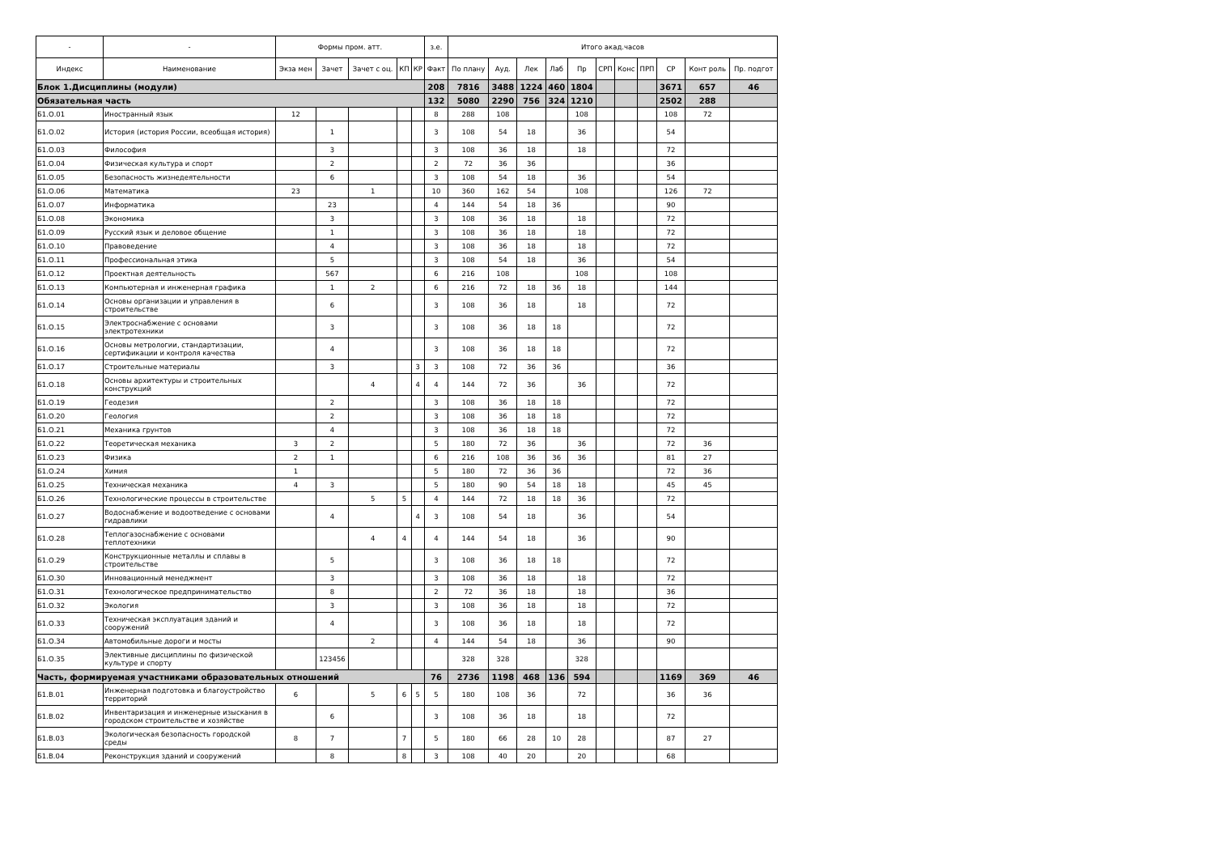| - | - | Формы пром. атт. | | | | | з.е. | Итого акад.часов | | | | | | | | | | |
| --- | --- | --- | --- | --- | --- | --- | --- | --- | --- | --- | --- | --- | --- | --- | --- | --- | --- | --- |
| Индекс | Наименование | Экза мен | Зачет | Зачет с оц. | КП | КР | Факт | По плану | Ауд. | Лек | Лаб | Пр | СРП | Конс | ПРП | СР | Конт роль | Пр. подгот |
| Блок 1.Дисциплины (модули) | | | | | | | 208 | 7816 | 3488 | 1224 | 460 | 1804 | | | | 3671 | 657 | 46 |
| Обязательная часть | | | | | | | 132 | 5080 | 2290 | 756 | 324 | 1210 | | | | 2502 | 288 | |
| Б1.О.01 | Иностранный язык | 12 | | | | | 8 | 288 | 108 | | | 108 | | | | 108 | 72 | |
| Б1.О.02 | История (история России, всеобщая история) | | 1 | | | | 3 | 108 | 54 | 18 | | 36 | | | | 54 | | |
| Б1.О.03 | Философия | | 3 | | | | 3 | 108 | 36 | 18 | | 18 | | | | 72 | | |
| Б1.О.04 | Физическая культура и спорт | | 2 | | | | 2 | 72 | 36 | 36 | | | | | | 36 | | |
| Б1.О.05 | Безопасность жизнедеятельности | | 6 | | | | 3 | 108 | 54 | 18 | | 36 | | | | 54 | | |
| Б1.О.06 | Математика | 23 | | 1 | | | 10 | 360 | 162 | 54 | | 108 | | | | 126 | 72 | |
| Б1.О.07 | Информатика | | 23 | | | | 4 | 144 | 54 | 18 | 36 | | | | | 90 | | |
| Б1.О.08 | Экономика | | 3 | | | | 3 | 108 | 36 | 18 | | 18 | | | | 72 | | |
| Б1.О.09 | Русский язык и деловое общение | | 1 | | | | 3 | 108 | 36 | 18 | | 18 | | | | 72 | | |
| Б1.О.10 | Правоведение | | 4 | | | | 3 | 108 | 36 | 18 | | 18 | | | | 72 | | |
| Б1.О.11 | Профессиональная этика | | 5 | | | | 3 | 108 | 54 | 18 | | 36 | | | | 54 | | |
| Б1.О.12 | Проектная деятельность | | 567 | | | | 6 | 216 | 108 | | | 108 | | | | 108 | | |
| Б1.О.13 | Компьютерная и инженерная графика | | 1 | 2 | | | 6 | 216 | 72 | 18 | 36 | 18 | | | | 144 | | |
| Б1.О.14 | Основы организации и управления в строительстве | | 6 | | | | 3 | 108 | 36 | 18 | | 18 | | | | 72 | | |
| Б1.О.15 | Электроснабжение с основами электротехники | | 3 | | | | 3 | 108 | 36 | 18 | 18 | | | | | 72 | | |
| Б1.О.16 | Основы метрологии, стандартизации, сертификации и контроля качества | | 4 | | | | 3 | 108 | 36 | 18 | 18 | | | | | 72 | | |
| Б1.О.17 | Строительные материалы | | 3 | | | 3 | 3 | 108 | 72 | 36 | 36 | | | | | 36 | | |
| Б1.О.18 | Основы архитектуры и строительных конструкций | | | 4 | | 4 | 4 | 144 | 72 | 36 | | 36 | | | | 72 | | |
| Б1.О.19 | Геодезия | | 2 | | | | 3 | 108 | 36 | 18 | 18 | | | | | 72 | | |
| Б1.О.20 | Геология | | 2 | | | | 3 | 108 | 36 | 18 | 18 | | | | | 72 | | |
| Б1.О.21 | Механика грунтов | | 4 | | | | 3 | 108 | 36 | 18 | 18 | | | | | 72 | | |
| Б1.О.22 | Теоретическая механика | 3 | 2 | | | | 5 | 180 | 72 | 36 | | 36 | | | | 72 | 36 | |
| Б1.О.23 | Физика | 2 | 1 | | | | 6 | 216 | 108 | 36 | 36 | 36 | | | | 81 | 27 | |
| Б1.О.24 | Химия | 1 | | | | | 5 | 180 | 72 | 36 | 36 | | | | | 72 | 36 | |
| Б1.О.25 | Техническая механика | 4 | 3 | | | | 5 | 180 | 90 | 54 | 18 | 18 | | | | 45 | 45 | |
| Б1.О.26 | Технологические процессы в строительстве | | | 5 | 5 | | 4 | 144 | 72 | 18 | 18 | 36 | | | | 72 | | |
| Б1.О.27 | Водоснабжение и водоотведение с основами гидравлики | | 4 | | | 4 | 3 | 108 | 54 | 18 | | 36 | | | | 54 | | |
| Б1.О.28 | Теплогазоснабжение с основами теплотехники | | | 4 | 4 | | 4 | 144 | 54 | 18 | | 36 | | | | 90 | | |
| Б1.О.29 | Конструкционные металлы и сплавы в строительстве | | 5 | | | | 3 | 108 | 36 | 18 | 18 | | | | | 72 | | |
| Б1.О.30 | Инновационный менеджмент | | 3 | | | | 3 | 108 | 36 | 18 | | 18 | | | | 72 | | |
| Б1.О.31 | Технологическое предпринимательство | | 8 | | | | 2 | 72 | 36 | 18 | | 18 | | | | 36 | | |
| Б1.О.32 | Экология | | 3 | | | | 3 | 108 | 36 | 18 | | 18 | | | | 72 | | |
| Б1.О.33 | Техническая эксплуатация зданий и сооружений | | 4 | | | | 3 | 108 | 36 | 18 | | 18 | | | | 72 | | |
| Б1.О.34 | Автомобильные дороги и мосты | | | 2 | | | 4 | 144 | 54 | 18 | | 36 | | | | 90 | | |
| Б1.О.35 | Элективные дисциплины по физической культуре и спорту | | 123456 | | | | | 328 | 328 | | | 328 | | | | | | |
| Часть, формируемая участниками образовательных отношений | | | | | | | 76 | 2736 | 1198 | 468 | 136 | 594 | | | | 1169 | 369 | 46 |
| Б1.В.01 | Инженерная подготовка и благоустройство территорий | 6 | | 5 | 6 | 5 | 5 | 180 | 108 | 36 | | 72 | | | | 36 | 36 | |
| Б1.В.02 | Инвентаризация и инженерные изыскания в городском строительстве и хозяйстве | | 6 | | | | 3 | 108 | 36 | 18 | | 18 | | | | 72 | | |
| Б1.В.03 | Экологическая безопасность городской среды | 8 | 7 | | 7 | | 5 | 180 | 66 | 28 | 10 | 28 | | | | 87 | 27 | |
| Б1.В.04 | Реконструкция зданий и сооружений | | 8 | | 8 | | 3 | 108 | 40 | 20 | | 20 | | | | 68 | | |